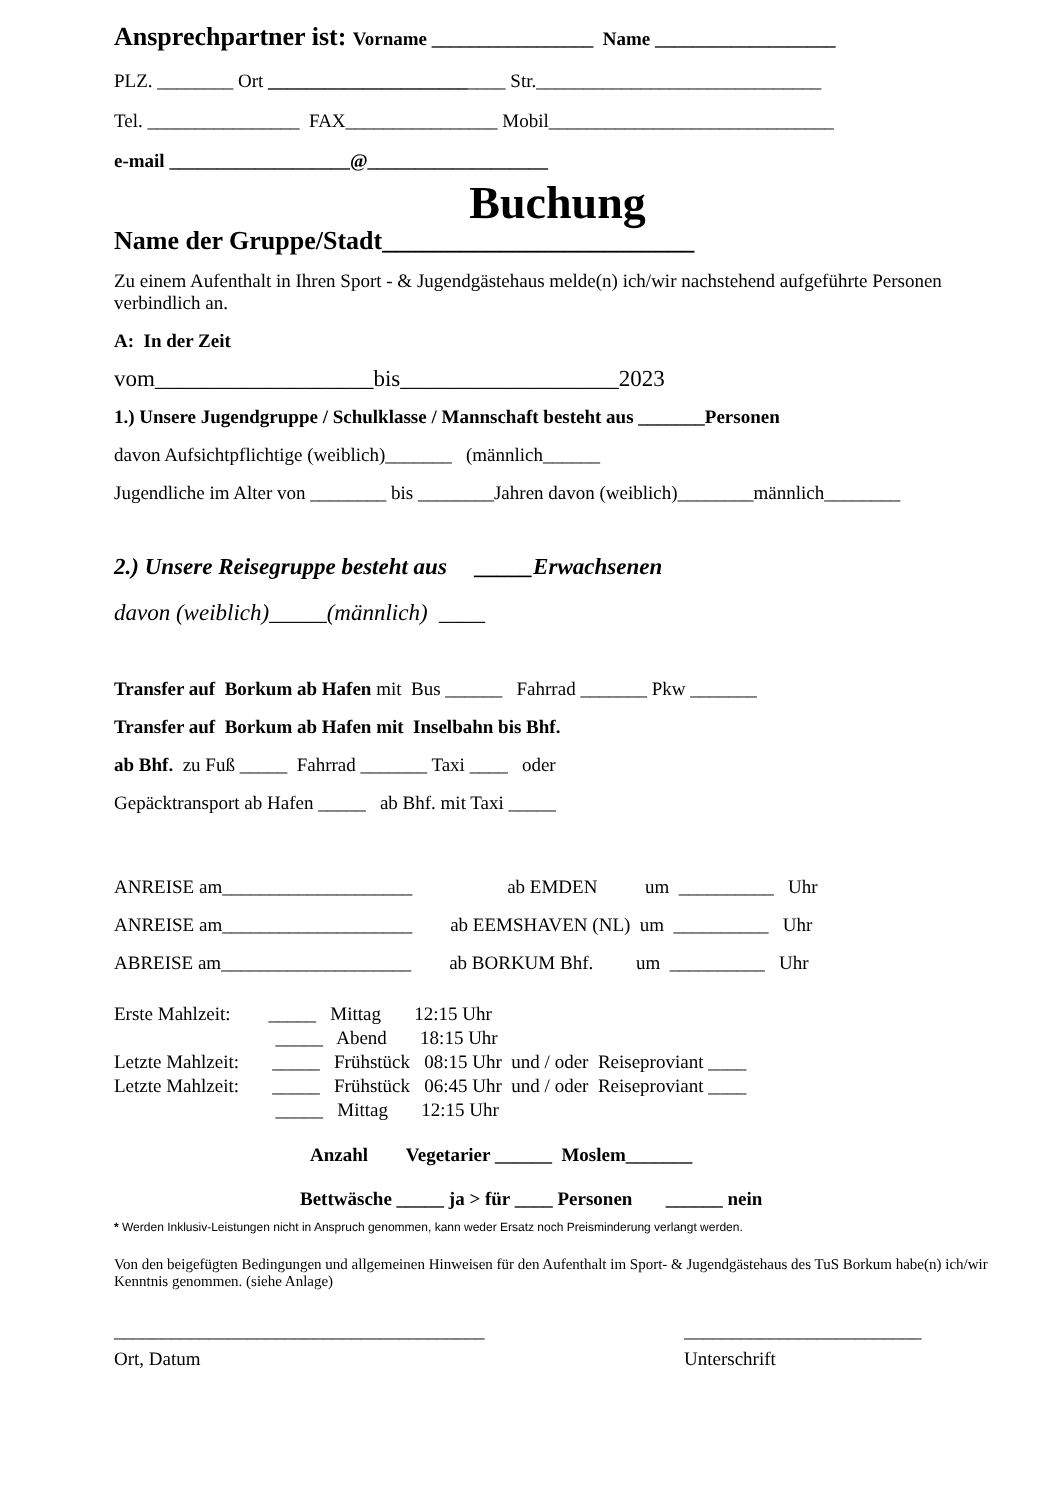Ansprechpartner ist: Vorname _________________ Name ___________________
PLZ. ________ Ort _________________________ Str.______________________________
Tel. ________________ FAX________________ Mobil______________________________
e-mail ___________________@___________________
Buchung
Name der Gruppe/Stadt________________________
Zu einem Aufenthalt in Ihren Sport - & Jugendgästehaus melde(n) ich/wir nachstehend aufgeführte Personen verbindlich an.
A: In der Zeit
vom___________________bis___________________2023
1.) Unsere Jugendgruppe / Schulklasse / Mannschaft besteht aus _______Personen
davon Aufsichtpflichtige (weiblich)_______ (männlich______
Jugendliche im Alter von ________ bis ________Jahren davon (weiblich)________männlich________
2.) Unsere Reisegruppe besteht aus _____Erwachsenen
davon (weiblich)_____(männlich) ____
Transfer auf Borkum ab Hafen mit Bus ______ Fahrrad _______ Pkw _______
Transfer auf Borkum ab Hafen mit Inselbahn bis Bhf.
ab Bhf. zu Fuß _____ Fahrrad _______ Taxi ____ oder
Gepäcktransport ab Hafen _____ ab Bhf. mit Taxi _____
ANREISE am____________________ ab EMDEN um __________ Uhr
ANREISE am____________________ ab EEMSHAVEN (NL) um __________ Uhr
ABREISE am____________________ ab BORKUM Bhf. um __________ Uhr
Erste Mahlzeit: _____ Mittag 12:15 Uhr
_____ Abend 18:15 Uhr
Letzte Mahlzeit: _____ Frühstück 08:15 Uhr und / oder Reiseproviant ____
Letzte Mahlzeit: _____ Frühstück 06:45 Uhr und / oder Reiseproviant ____
_____ Mittag 12:15 Uhr
Anzahl Vegetarier ______ Moslem_______
Bettwäsche _____ ja > für ____ Personen ______ nein
* Werden Inklusiv-Leistungen nicht in Anspruch genommen, kann weder Ersatz noch Preisminderung verlangt werden.
Von den beigefügten Bedingungen und allgemeinen Hinweisen für den Aufenthalt im Sport- & Jugendgästehaus des TuS Borkum habe(n) ich/wir Kenntnis genommen. (siehe Anlage)
_______________________________________
Ort, Datum
_________________________
Unterschrift